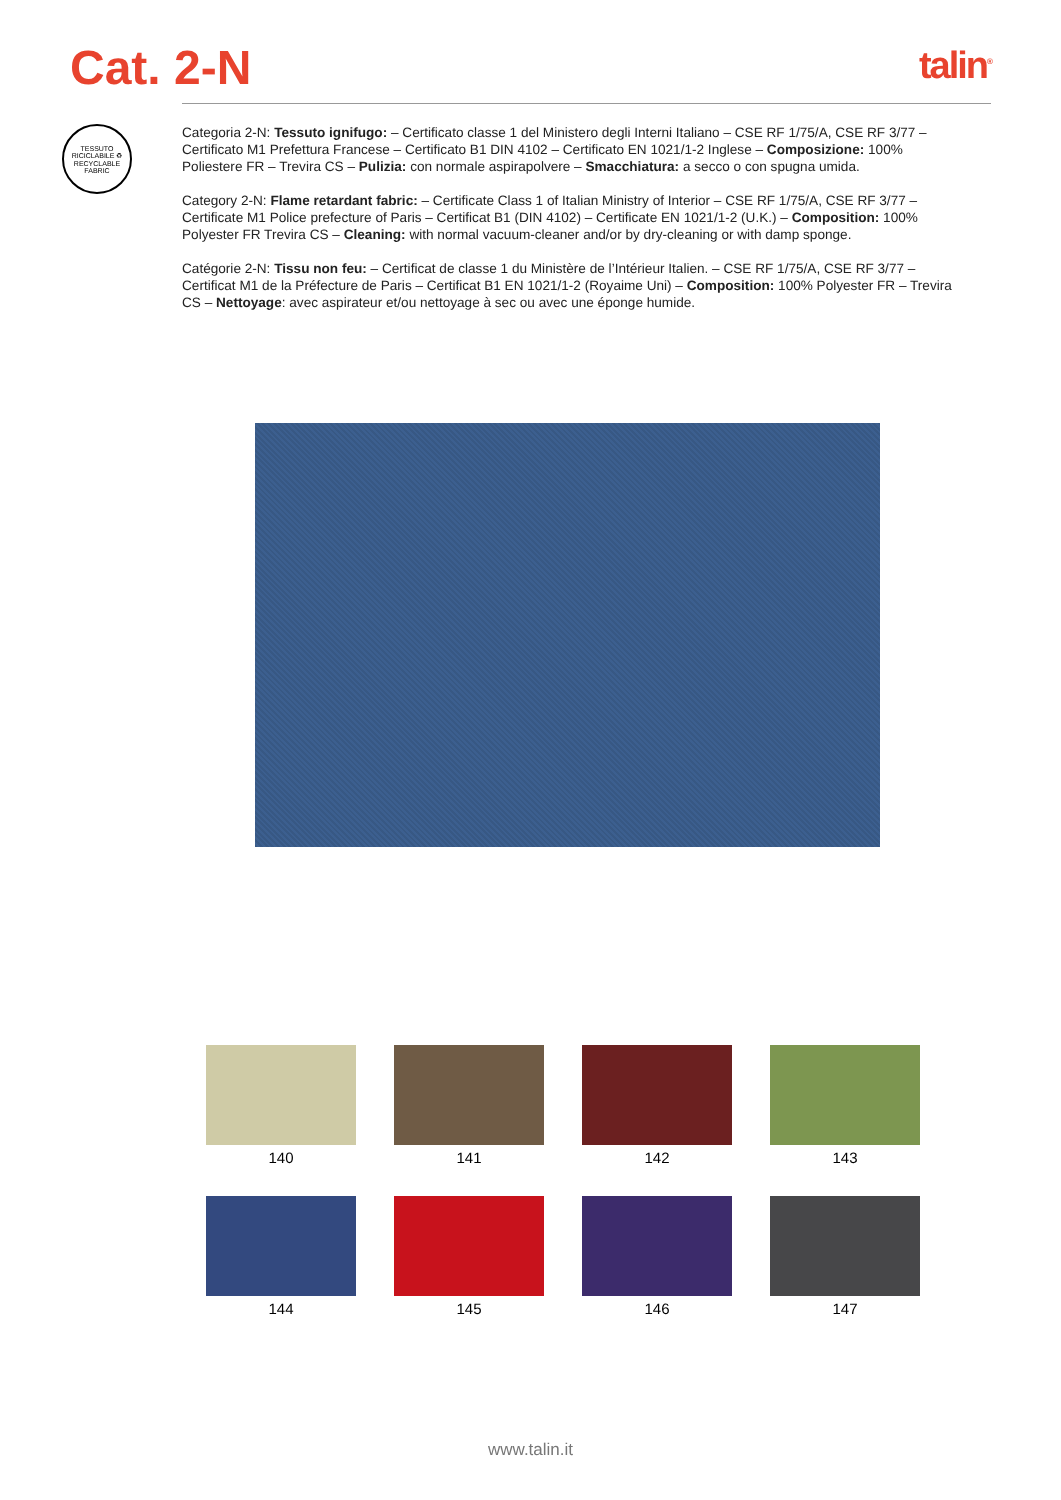Cat. 2-N
talin<sup>®</sup>
TESSUTO RICICLABILE ♻ RECYCLABLE FABRIC
Categoria 2-N: Tessuto ignifugo: – Certificato classe 1 del Ministero degli Interni Italiano – CSE RF 1/75/A, CSE RF 3/77 – Certificato M1 Prefettura Francese – Certificato B1 DIN 4102 – Certificato EN 1021/1-2 Inglese – Composizione: 100% Poliestere FR – Trevira CS – Pulizia: con normale aspirapolvere – Smacchiatura: a secco o con spugna umida.
Category 2-N: Flame retardant fabric: – Certificate Class 1 of Italian Ministry of Interior – CSE RF 1/75/A, CSE RF 3/77 – Certificate M1 Police prefecture of Paris – Certificat B1 (DIN 4102) – Certificate EN 1021/1-2 (U.K.) – Composition: 100% Polyester FR Trevira CS – Cleaning: with normal vacuum-cleaner and/or by dry-cleaning or with damp sponge.
Catégorie 2-N: Tissu non feu: – Certificat de classe 1 du Ministère de l’Intérieur Italien. – CSE RF 1/75/A, CSE RF 3/77 – Certificat M1 de la Préfecture de Paris – Certificat B1 EN 1021/1-2 (Royaime Uni) – Composition: 100% Polyester FR – Trevira CS – Nettoyage: avec aspirateur et/ou nettoyage à sec ou avec une éponge humide.
140
141
142
143
144
145
146
147
www.talin.it